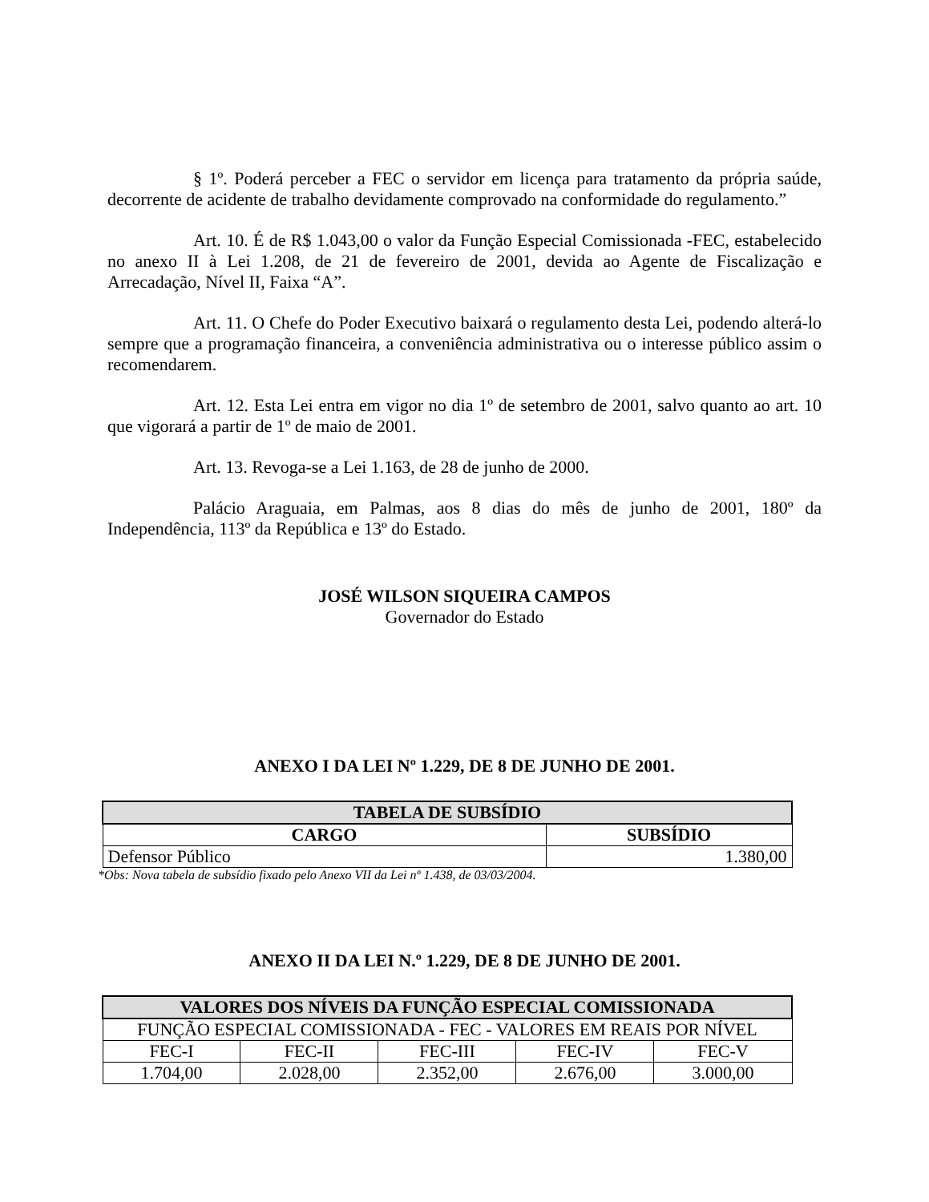§ 1º. Poderá perceber a FEC o servidor em licença para tratamento da própria saúde, decorrente de acidente de trabalho devidamente comprovado na conformidade do regulamento.”
Art. 10. É de R$ 1.043,00 o valor da Função Especial Comissionada -FEC, estabelecido no anexo II à Lei 1.208, de 21 de fevereiro de 2001, devida ao Agente de Fiscalização e Arrecadação, Nível II, Faixa “A”.
Art. 11. O Chefe do Poder Executivo baixará o regulamento desta Lei, podendo alterá-lo sempre que a programação financeira, a conveniência administrativa ou o interesse público assim o recomendarem.
Art. 12. Esta Lei entra em vigor no dia 1º de setembro de 2001, salvo quanto ao art. 10 que vigorará a partir de 1º de maio de 2001.
Art. 13. Revoga-se a Lei 1.163, de 28 de junho de 2000.
Palácio Araguaia, em Palmas, aos 8 dias do mês de junho de 2001, 180º da Independência, 113º da República e 13º do Estado.
JOSÉ WILSON SIQUEIRA CAMPOS
Governador do Estado
ANEXO I DA LEI Nº 1.229, DE 8 DE JUNHO DE 2001.
| TABELA DE SUBSÍDIO | |
| --- | --- |
| CARGO | SUBSÍDIO |
| Defensor Público | 1.380,00 |
*Obs: Nova tabela de subsídio fixado pelo Anexo VII da Lei nº 1.438, de 03/03/2004.
ANEXO II DA LEI N.º 1.229, DE 8 DE JUNHO DE 2001.
| VALORES DOS NÍVEIS DA FUNÇÃO ESPECIAL COMISSIONADA | | | | |
| --- | --- | --- | --- | --- |
| FUNÇÃO ESPECIAL COMISSIONADA - FEC - VALORES EM REAIS POR NÍVEL | | | | |
| FEC-I | FEC-II | FEC-III | FEC-IV | FEC-V |
| 1.704,00 | 2.028,00 | 2.352,00 | 2.676,00 | 3.000,00 |